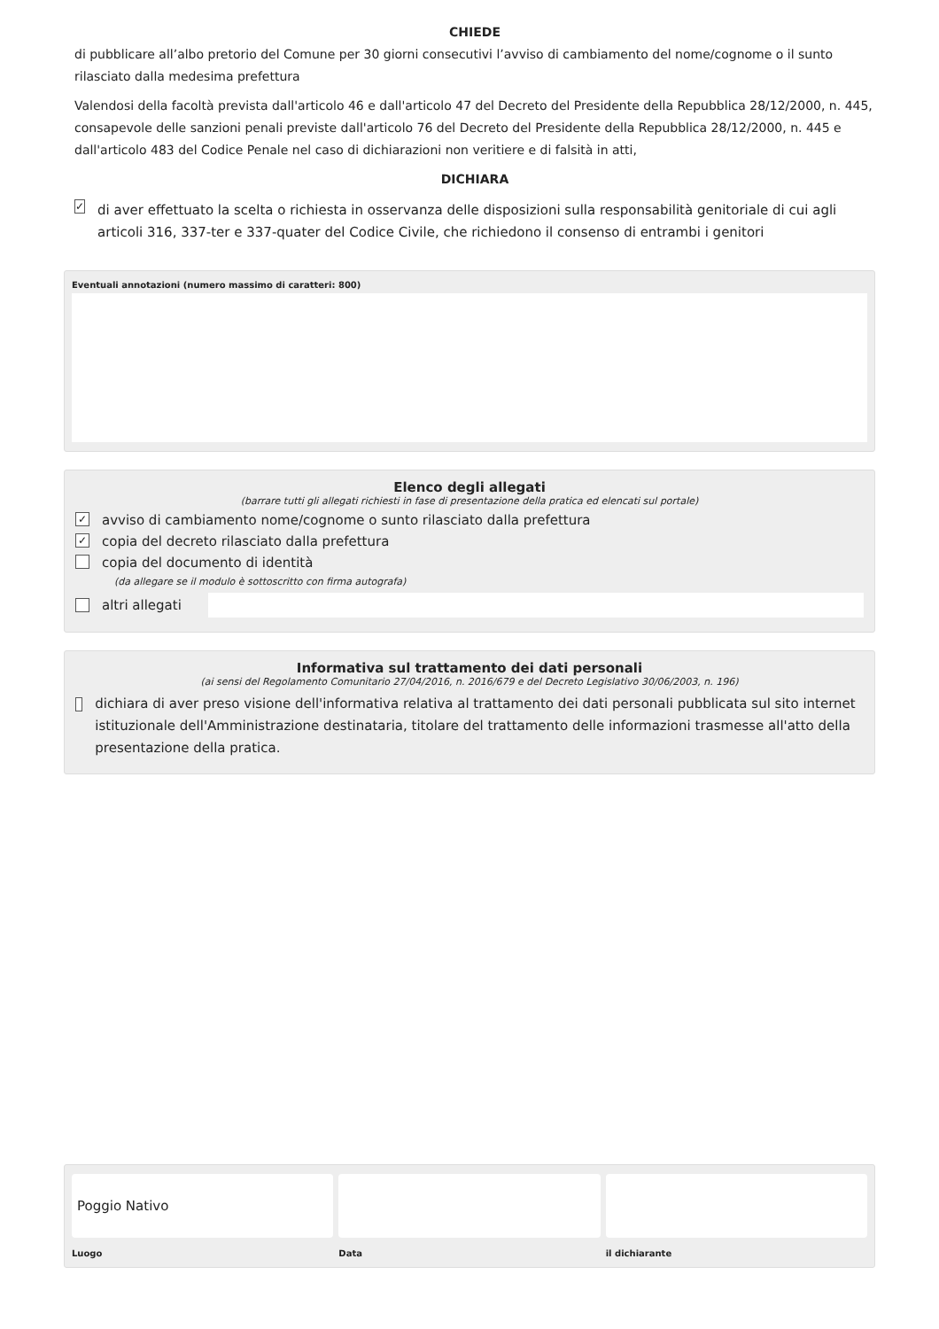CHIEDE
di pubblicare all’albo pretorio del Comune per 30 giorni consecutivi l’avviso di cambiamento del nome/cognome o il sunto rilasciato dalla medesima prefettura
Valendosi della facoltà prevista dall'articolo 46 e dall'articolo 47 del Decreto del Presidente della Repubblica 28/12/2000, n. 445, consapevole delle sanzioni penali previste dall'articolo 76 del Decreto del Presidente della Repubblica 28/12/2000, n. 445 e dall'articolo 483 del Codice Penale nel caso di dichiarazioni non veritiere e di falsità in atti,
DICHIARA
✓ di aver effettuato la scelta o richiesta in osservanza delle disposizioni sulla responsabilità genitoriale di cui agli articoli 316, 337-ter e 337-quater del Codice Civile, che richiedono il consenso di entrambi i genitori
Eventuali annotazioni (numero massimo di caratteri: 800)
Elenco degli allegati
(barrare tutti gli allegati richiesti in fase di presentazione della pratica ed elencati sul portale)
✓ avviso di cambiamento nome/cognome o sunto rilasciato dalla prefettura
✓ copia del decreto rilasciato dalla prefettura
copia del documento di identità
(da allegare se il modulo è sottoscritto con firma autografa)
altri allegati
Informativa sul trattamento dei dati personali
(ai sensi del Regolamento Comunitario 27/04/2016, n. 2016/679 e del Decreto Legislativo 30/06/2003, n. 196)
dichiara di aver preso visione dell'informativa relativa al trattamento dei dati personali pubblicata sul sito internet istituzionale dell'Amministrazione destinataria, titolare del trattamento delle informazioni trasmesse all'atto della presentazione della pratica.
Poggio Nativo
Luogo
Data il dichiarante